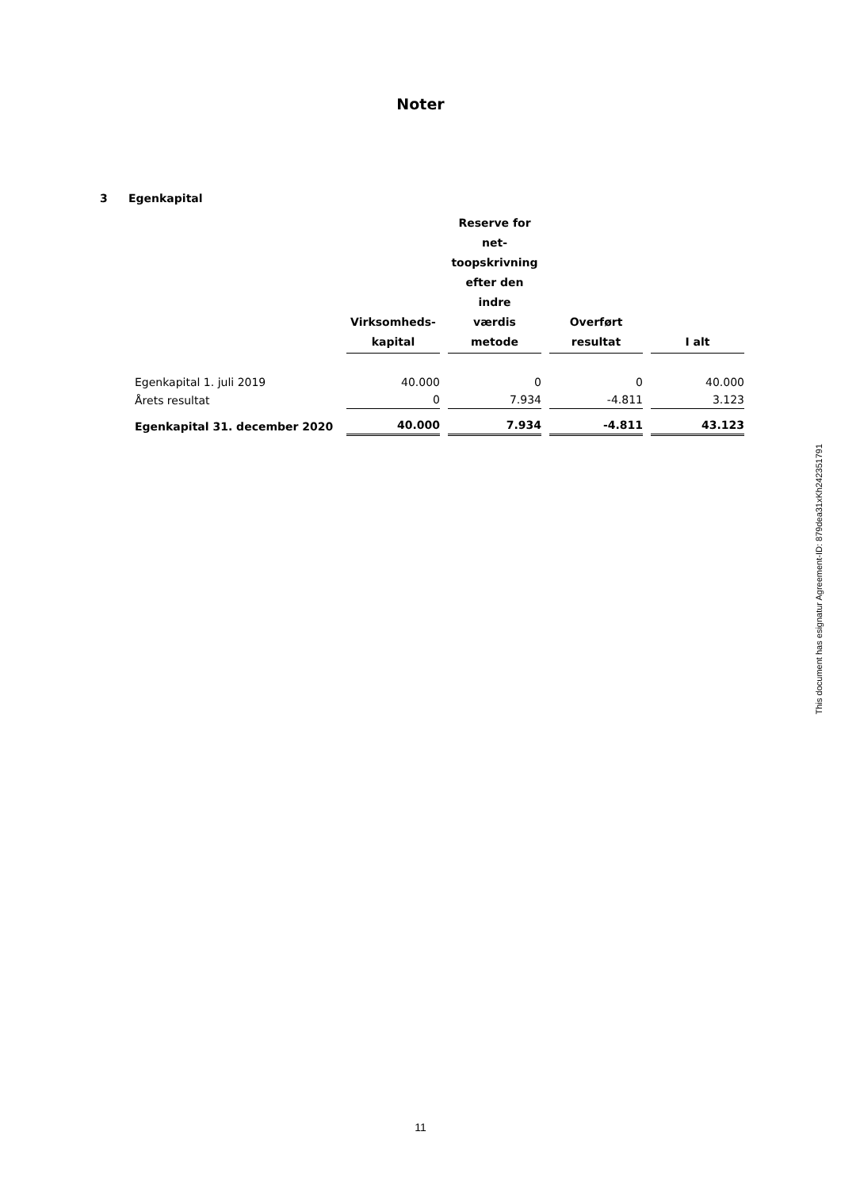Noter
3 Egenkapital
| | Virksomheds- kapital | Reserve for net- toopskrivning efter den indre værdis metode | Overført resultat | I alt |
| --- | --- | --- | --- | --- |
| Egenkapital 1. juli 2019 | 40.000 | 0 | 0 | 40.000 |
| Årets resultat | 0 | 7.934 | -4.811 | 3.123 |
| Egenkapital 31. december 2020 | 40.000 | 7.934 | -4.811 | 43.123 |
This document has esignatur Agreement-ID: 879dea31xKh242351791
11